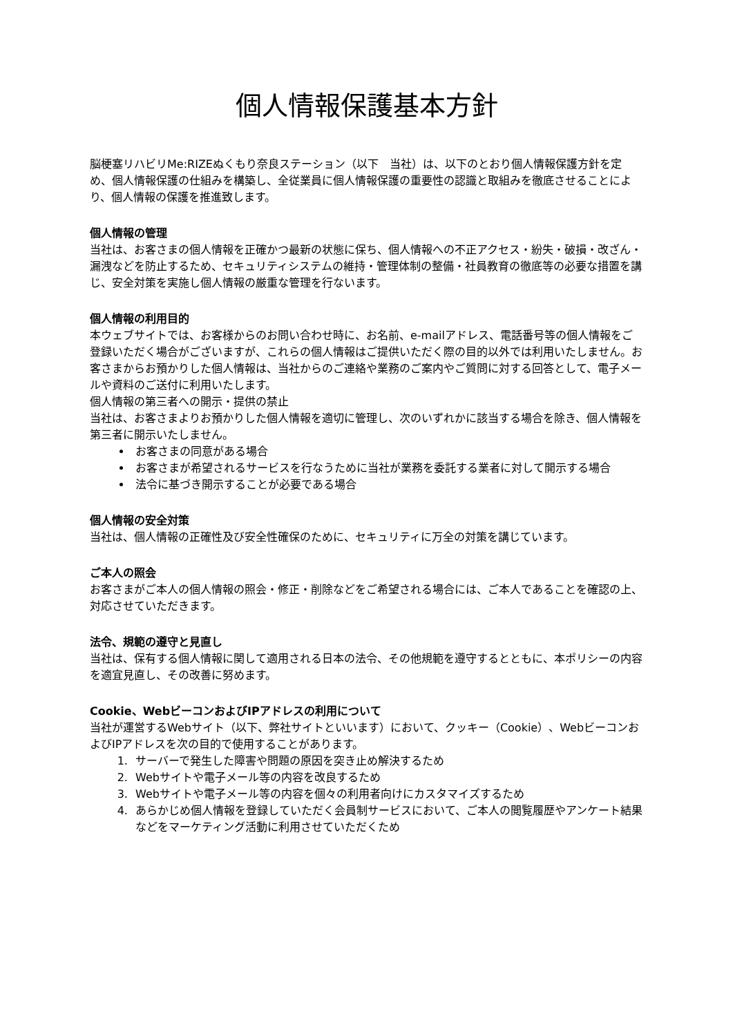個人情報保護基本方針
脳梗塞リハビリMe:RIZEぬくもり奈良ステーション（以下　当社）は、以下のとおり個人情報保護方針を定め、個人情報保護の仕組みを構築し、全従業員に個人情報保護の重要性の認識と取組みを徹底させることにより、個人情報の保護を推進致します。
個人情報の管理
当社は、お客さまの個人情報を正確かつ最新の状態に保ち、個人情報への不正アクセス・紛失・破損・改ざん・漏洩などを防止するため、セキュリティシステムの維持・管理体制の整備・社員教育の徹底等の必要な措置を講じ、安全対策を実施し個人情報の厳重な管理を行ないます。
個人情報の利用目的
本ウェブサイトでは、お客様からのお問い合わせ時に、お名前、e-mailアドレス、電話番号等の個人情報をご登録いただく場合がございますが、これらの個人情報はご提供いただく際の目的以外では利用いたしません。お客さまからお預かりした個人情報は、当社からのご連絡や業務のご案内やご質問に対する回答として、電子メールや資料のご送付に利用いたします。
個人情報の第三者への開示・提供の禁止
当社は、お客さまよりお預かりした個人情報を適切に管理し、次のいずれかに該当する場合を除き、個人情報を第三者に開示いたしません。
お客さまの同意がある場合
お客さまが希望されるサービスを行なうために当社が業務を委託する業者に対して開示する場合
法令に基づき開示することが必要である場合
個人情報の安全対策
当社は、個人情報の正確性及び安全性確保のために、セキュリティに万全の対策を講じています。
ご本人の照会
お客さまがご本人の個人情報の照会・修正・削除などをご希望される場合には、ご本人であることを確認の上、対応させていただきます。
法令、規範の遵守と見直し
当社は、保有する個人情報に関して適用される日本の法令、その他規範を遵守するとともに、本ポリシーの内容を適宜見直し、その改善に努めます。
Cookie、WebビーコンおよびIPアドレスの利用について
当社が運営するWebサイト（以下、弊社サイトといいます）において、クッキー（Cookie）、WebビーコンおよびIPアドレスを次の目的で使用することがあります。
1. サーバーで発生した障害や問題の原因を突き止め解決するため
2. Webサイトや電子メール等の内容を改良するため
3. Webサイトや電子メール等の内容を個々の利用者向けにカスタマイズするため
4. あらかじめ個人情報を登録していただく会員制サービスにおいて、ご本人の閲覧履歴やアンケート結果などをマーケティング活動に利用させていただくため